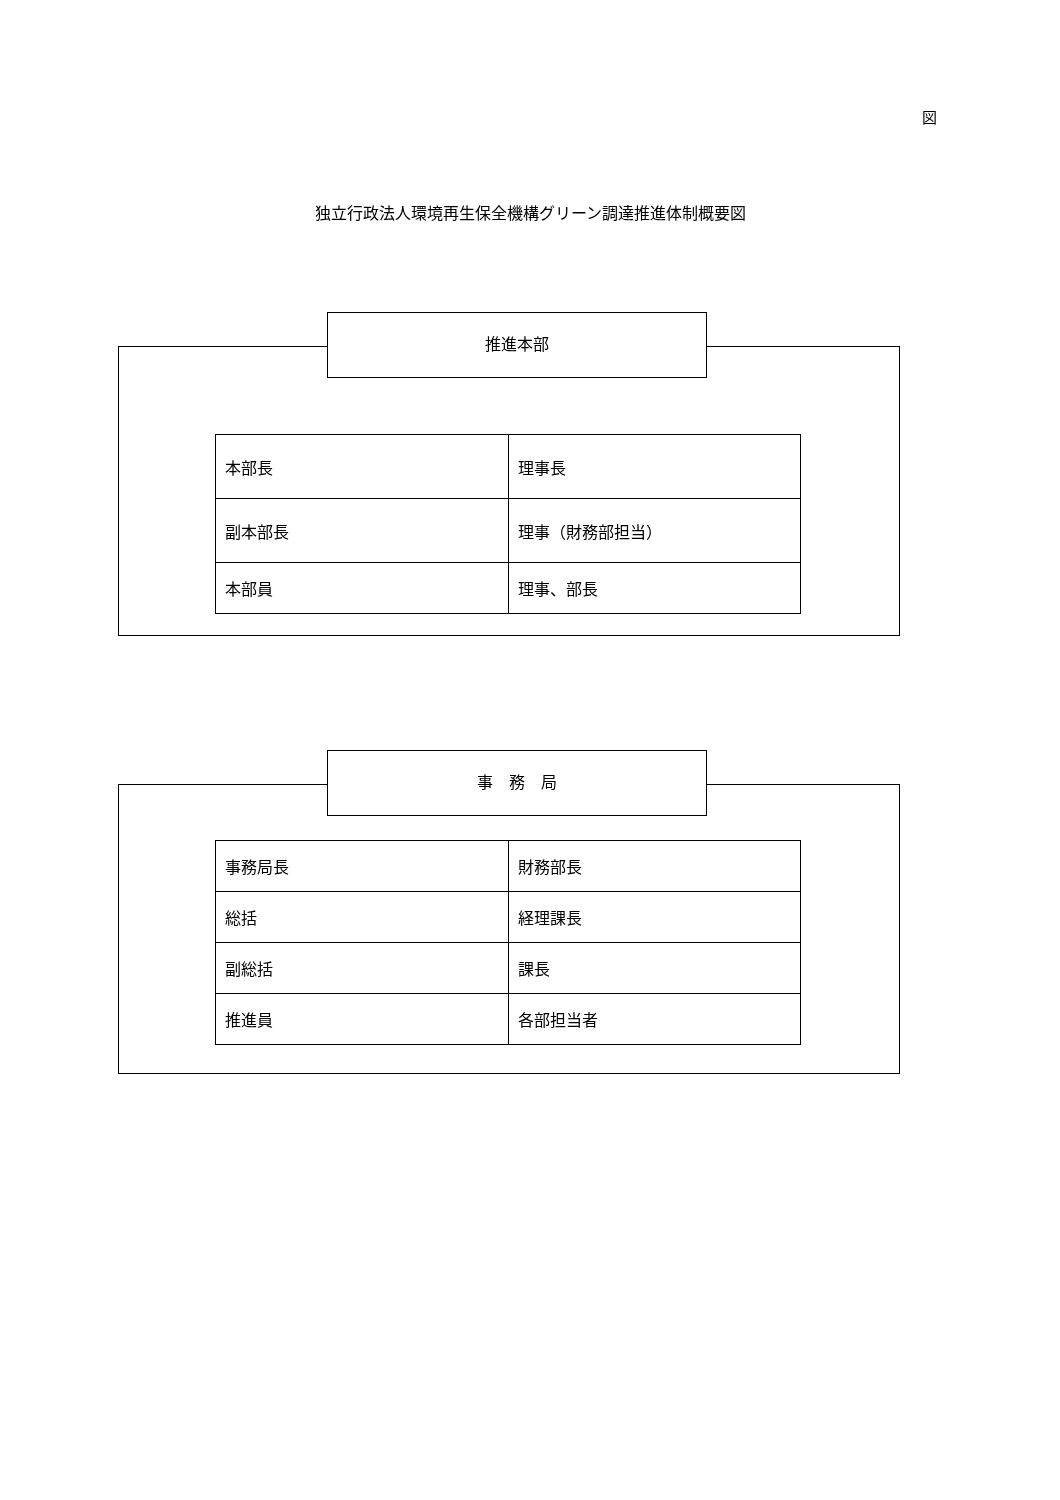図
独立行政法人環境再生保全機構グリーン調達推進体制概要図
推進本部
| 本部長 | 理事長 |
| 副本部長 | 理事（財務部担当） |
| 本部員 | 理事、部長 |
事　務　局
| 事務局長 | 財務部長 |
| 総括 | 経理課長 |
| 副総括 | 課長 |
| 推進員 | 各部担当者 |